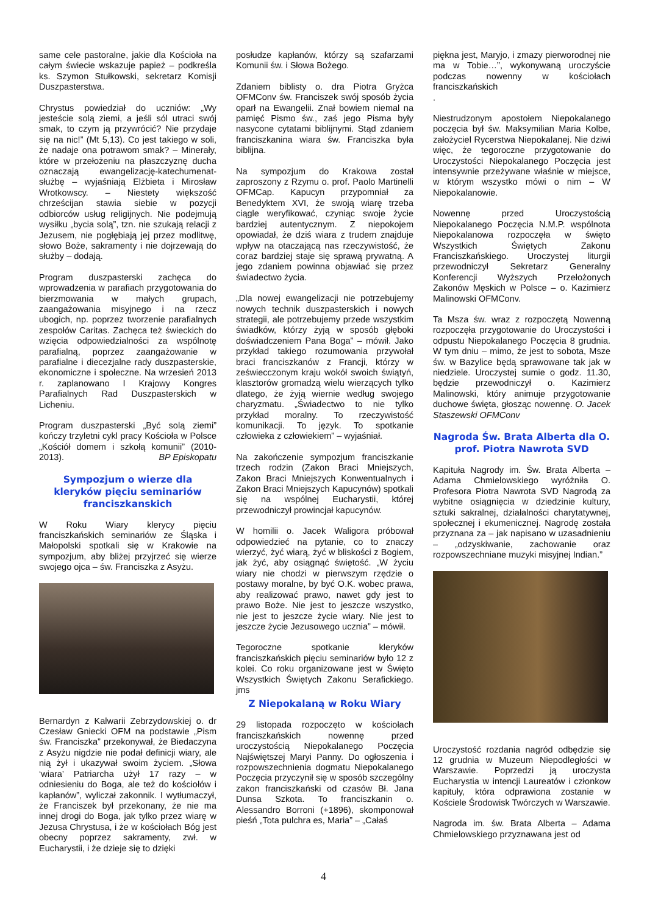same cele pastoralne, jakie dla Kościoła na całym świecie wskazuje papież – podkreśla ks. Szymon Stułkowski, sekretarz Komisji Duszpasterstwa.
Chrystus powiedział do uczniów: „Wy jesteście solą ziemi, a jeśli sól utraci swój smak, to czym ją przywrócić? Nie przydaje się na nic!” (Mt 5,13). Co jest takiego w soli, że nadaje ona potrawom smak? – Minerały, które w przełożeniu na płaszczyznę ducha oznaczają ewangelizację-katechumenat-służbę – wyjaśniają Elżbieta i Mirosław Wrotkowscy. – Niestety większość chrześcijan stawia siebie w pozycji odbiorców usług religijnych. Nie podejmują wysiłku „bycia solą”, tzn. nie szukają relacji z Jezusem, nie pogłębiają jej przez modlitwę, słowo Boże, sakramenty i nie dojrzewają do służby – dodają.
Program duszpasterski zachęca do wprowadzenia w parafiach przygotowania do bierzmowania w małych grupach, zaangażowania misyjnego i na rzecz ubogich, np. poprzez tworzenie parafialnych zespołów Caritas. Zachęca też świeckich do wzięcia odpowiedzialności za wspólnotę parafialną, poprzez zaangażowanie w parafialne i diecezjalne rady duszpasterskie, ekonomiczne i społeczne. Na wrzesień 2013 r. zaplanowano I Krajowy Kongres Parafialnych Rad Duszpasterskich w Licheniu.
Program duszpasterski „Być solą ziemi” kończy trzyletni cykl pracy Kościoła w Polsce „Kościół domem i szkołą komunii” (2010-2013). BP Episkopatu
Sympozjum o wierze dla kleryków pięciu seminariów franciszkanskich
W Roku Wiary klerycy pięciu franciszkańskich seminariów ze Śląska i Małopolski spotkali się w Krakowie na sympozjum, aby bliżej przyjrzeć się wierze swojego ojca – św. Franciszka z Asyżu.
Bernardyn z Kalwarii Zebrzydowskiej o. dr Czesław Gniecki OFM na podstawie „Pism św. Franciszka” przekonywał, że Biedaczyna z Asyżu nigdzie nie podał definicji wiary, ale nią żył i ukazywał swoim życiem. „Słowa ‘wiara’ Patriarcha użył 17 razy – w odniesieniu do Boga, ale też do kościołów i kapłanów”, wyliczał zakonnik. I wytłumaczył, że Franciszek był przekonany, że nie ma innej drogi do Boga, jak tylko przez wiarę w Jezusa Chrystusa, i że w kościołach Bóg jest obecny poprzez sakramenty, zwł. w Eucharystii, i że dzieje się to dzięki
posłudze kapłanów, którzy są szafarzami Komunii św. i Słowa Bożego.
Zdaniem biblisty o. dra Piotra Gryżca OFMConv św. Franciszek swój sposób życia oparł na Ewangelii. Znał bowiem niemal na pamięć Pismo św., zaś jego Pisma były nasycone cytatami biblijnymi. Stąd zdaniem franciszkanina wiara św. Franciszka była biblijna.
Na sympozjum do Krakowa został zaproszony z Rzymu o. prof. Paolo Martinelli OFMCap. Kapucyn przypomniał za Benedyktem XVI, że swoją wiarę trzeba ciągle weryfikować, czyniąc swoje życie bardziej autentycznym. Z niepokojem opowiadał, że dziś wiara z trudem znajduje wpływ na otaczającą nas rzeczywistość, że coraz bardziej staje się sprawą prywatną. A jego zdaniem powinna objawiać się przez świadectwo życia.
„Dla nowej ewangelizacji nie potrzebujemy nowych technik duszpasterskich i nowych strategii, ale potrzebujemy przede wszystkim świadków, którzy żyją w sposób głęboki doświadczeniem Pana Boga” – mówił. Jako przykład takiego rozumowania przywołał braci franciszkanów z Francji, którzy w zeświecczonym kraju wokół swoich świątyń, klasztorów gromadzą wielu wierzących tylko dlatego, że żyją wiernie według swojego charyzmatu. „Świadectwo to nie tylko przykład moralny. To rzeczywistość komunikacji. To język. To spotkanie człowieka z człowiekiem” – wyjaśniał.
Na zakończenie sympozjum franciszkanie trzech rodzin (Zakon Braci Mniejszych, Zakon Braci Mniejszych Konwentualnych i Zakon Braci Mniejszych Kapucynów) spotkali się na wspólnej Eucharystii, której przewodniczył prowincjał kapucynów.
W homilii o. Jacek Waligora próbował odpowiedzieć na pytanie, co to znaczy wierzyć, żyć wiarą, żyć w bliskości z Bogiem, jak żyć, aby osiągnąć świętość. „W życiu wiary nie chodzi w pierwszym rzędzie o postawy moralne, by być O.K. wobec prawa, aby realizować prawo, nawet gdy jest to prawo Boże. Nie jest to jeszcze wszystko, nie jest to jeszcze życie wiary. Nie jest to jeszcze życie Jezusowego ucznia” – mówił.
Tegoroczne spotkanie kleryków franciszkańskich pięciu seminariów było 12 z kolei. Co roku organizowane jest w Święto Wszystkich Świętych Zakonu Serafickiego. jms
Z Niepokalaną w Roku Wiary
29 listopada rozpoczęto w kościołach franciszkańskich nowennę przed uroczystością Niepokalanego Poczęcia Najświętszej Maryi Panny. Do ogłoszenia i rozpowszechnienia dogmatu Niepokalanego Poczęcia przyczynił się w sposób szczególny zakon franciszkański od czasów Bł. Jana Dunsa Szkota. To franciszkanin o. Alessandro Borroni (+1896), skomponował pieśń „Tota pulchra es, Maria” – „Całaś
piękna jest, Maryjo, i zmazy pierworodnej nie ma w Tobie…”, wykonywaną uroczyście podczas nowenny w kościołach franciszkańskich
.
Niestrudzonym apostołem Niepokalanego poczęcia był św. Maksymilian Maria Kolbe, założyciel Rycerstwa Niepokalanej. Nie dziwi więc, że tegoroczne przygotowanie do Uroczystości Niepokalanego Poczęcia jest intensywnie przeżywane właśnie w miejsce, w którym wszystko mówi o nim – W Niepokalanowie.
Nowennę przed Uroczystością Niepokalanego Poczęcia N.M.P. wspólnota Niepokalanowa rozpoczęła w święto Wszystkich Świętych Zakonu Franciszkańskiego. Uroczystej liturgii przewodniczył Sekretarz Generalny Konferencji Wyższych Przełożonych Zakonów Męskich w Polsce – o. Kazimierz Malinowski OFMConv.
Ta Msza św. wraz z rozpoczętą Nowenną rozpoczęła przygotowanie do Uroczystości i odpustu Niepokalanego Poczęcia 8 grudnia. W tym dniu – mimo, że jest to sobota, Msze św. w Bazylice będą sprawowane tak jak w niedziele. Uroczystej sumie o godz. 11.30, będzie przewodniczył o. Kazimierz Malinowski, który animuje przygotowanie duchowe święta, głosząc nowennę. O. Jacek Staszewski OFMConv
Nagroda Św. Brata Alberta dla O. prof. Piotra Nawrota SVD
Kapituła Nagrody im. Św. Brata Alberta – Adama Chmielowskiego wyróżniła O. Profesora Piotra Nawrota SVD Nagrodą za wybitne osiągnięcia w dziedzinie kultury, sztuki sakralnej, działalności charytatywnej, społecznej i ekumenicznej. Nagrodę została przyznana za – jak napisano w uzasadnieniu – „odzyskiwanie, zachowanie oraz rozpowszechniane muzyki misyjnej Indian.”
Uroczystość rozdania nagród odbędzie się 12 grudnia w Muzeum Niepodległości w Warszawie. Poprzedzi ją uroczysta Eucharystia w intencji Laureatów i członkow kapituły, która odprawiona zostanie w Kościele Środowisk Twórczych w Warszawie.
Nagroda im. św. Brata Alberta – Adama Chmielowskiego przyznawana jest od
4